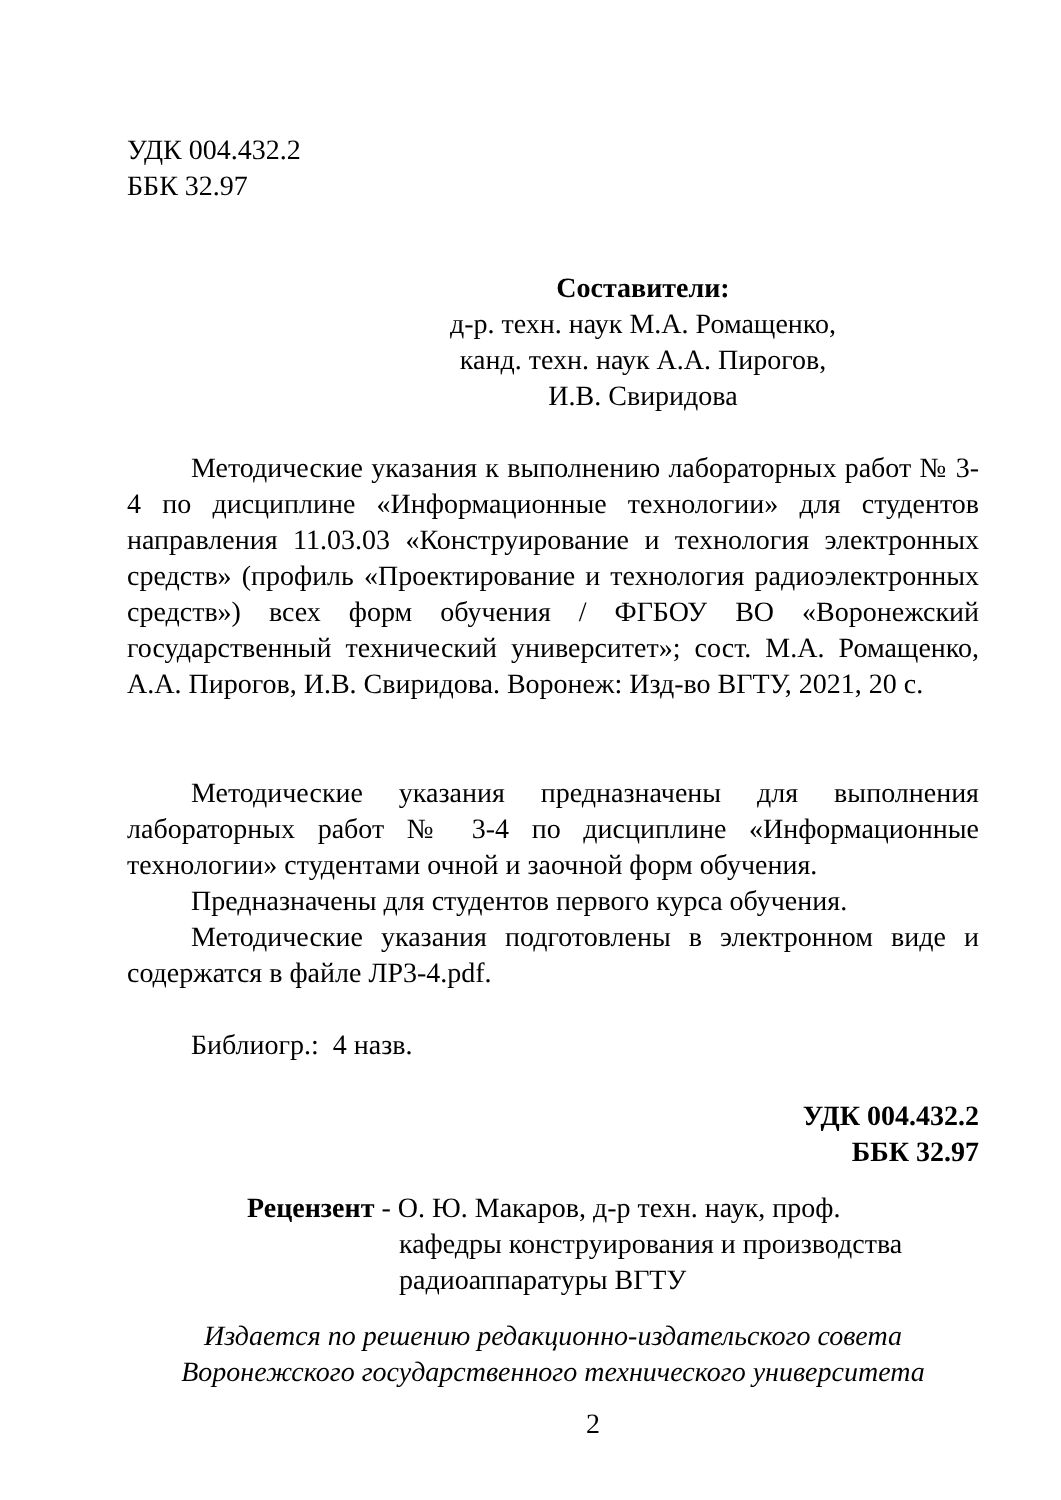УДК 004.432.2
ББК 32.97
Составители:
д-р. техн. наук М.А. Ромащенко,
канд. техн. наук А.А. Пирогов,
И.В. Свиридова
Методические указания к выполнению лабораторных работ № 3-4 по дисциплине «Информационные технологии» для студентов направления 11.03.03 «Конструирование и технология электронных средств» (профиль «Проектирование и технология радиоэлектронных средств») всех форм обучения / ФГБОУ ВО «Воронежский государственный технический университет»; сост. М.А. Ромащенко, А.А. Пирогов, И.В. Свиридова. Воронеж: Изд-во ВГТУ, 2021, 20 с.
Методические указания предназначены для выполнения лабораторных работ № 3-4 по дисциплине «Информационные технологии» студентами очной и заочной форм обучения.
Предназначены для студентов первого курса обучения.
Методические указания подготовлены в электронном виде и содержатся в файле ЛР3-4.pdf.
Библиогр.: 4 назв.
УДК 004.432.2
ББК 32.97
Рецензент - О. Ю. Макаров, д-р техн. наук, проф.
кафедры конструирования и производства
радиоаппаратуры ВГТУ
Издается по решению редакционно-издательского совета
Воронежского государственного технического университета
2